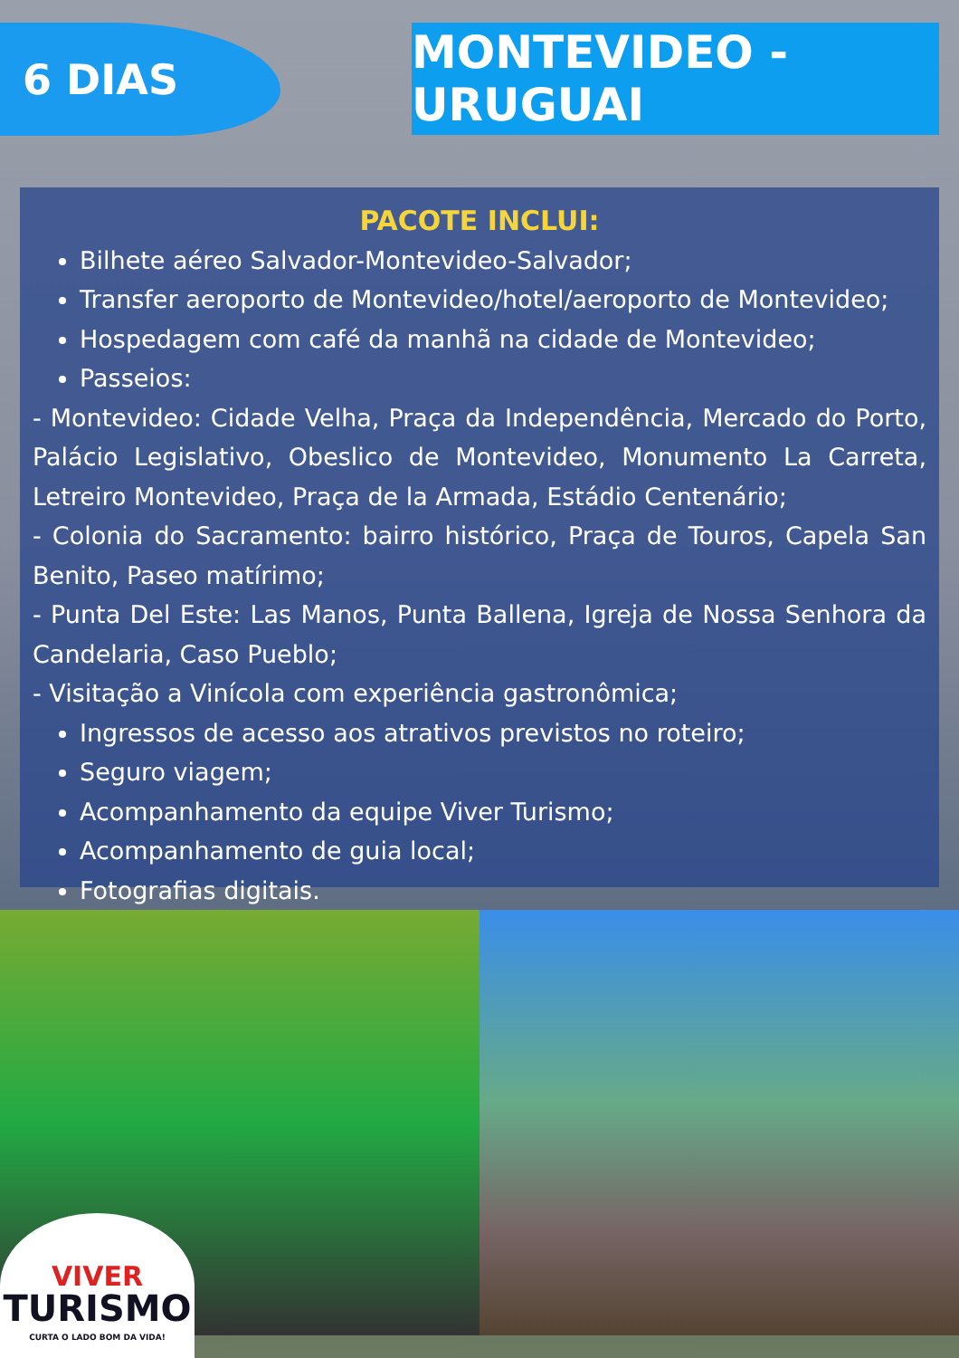6 DIAS
MONTEVIDEO - URUGUAI
PACOTE INCLUI:
Bilhete aéreo Salvador-Montevideo-Salvador;
Transfer aeroporto de Montevideo/hotel/aeroporto de Montevideo;
Hospedagem com café da manhã na cidade de Montevideo;
Passeios:
- Montevideo: Cidade Velha, Praça da Independência, Mercado do Porto, Palácio Legislativo, Obeslico de Montevideo, Monumento La Carreta, Letreiro Montevideo, Praça de la Armada, Estádio Centenário;
- Colonia do Sacramento: bairro histórico, Praça de Touros, Capela San Benito, Paseo matírimo;
- Punta Del Este: Las Manos, Punta Ballena, Igreja de Nossa Senhora da Candelaria, Caso Pueblo;
- Visitação a Vinícola com experiência gastronômica;
Ingressos de acesso aos atrativos previstos no roteiro;
Seguro viagem;
Acompanhamento da equipe Viver Turismo;
Acompanhamento de guia local;
Fotografias digitais.
VIVER
TURISMO
CURTA O LADO BOM DA VIDA!